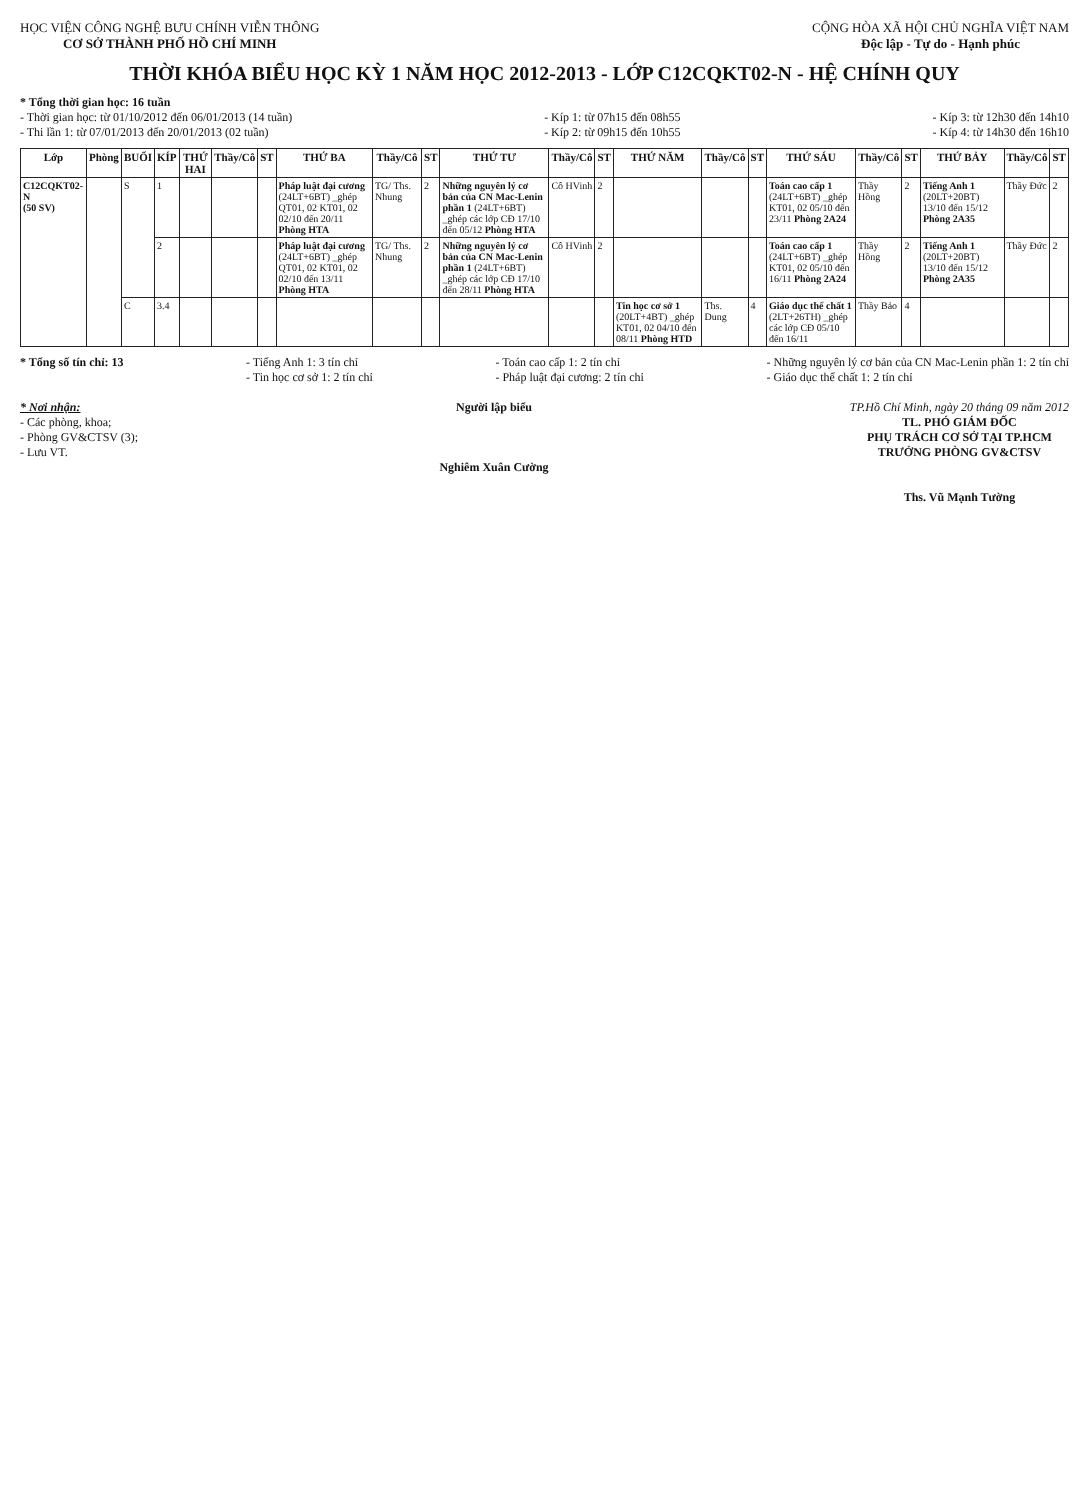HỌC VIỆN CÔNG NGHỆ BƯU CHÍNH VIỄN THÔNG
CƠ SỞ THÀNH PHỐ HỒ CHÍ MINH
CỘNG HÒA XÃ HỘI CHỦ NGHĨA VIỆT NAM
Độc lập - Tự do - Hạnh phúc
THỜI KHÓA BIỂU HỌC KỲ 1 NĂM HỌC 2012-2013 - LỚP C12CQKT02-N - HỆ CHÍNH QUY
* Tổng thời gian học: 16 tuần
- Thời gian học: từ 01/10/2012 đến 06/01/2013 (14 tuần)
- Thi lần 1: từ 07/01/2013 đến 20/01/2013 (02 tuần)
- Kíp 1: từ 07h15 đến 08h55
- Kíp 2: từ 09h15 đến 10h55
- Kíp 3: từ 12h30 đến 14h10
- Kíp 4: từ 14h30 đến 16h10
| Lớp | Phòng | BUỔI | KÍP | THỨ HAI | Thầy/Cô | ST | THỨ BA | Thầy/Cô | ST | THỨ TƯ | Thầy/Cô | ST | THỨ NĂM | Thầy/Cô | ST | THỨ SÁU | Thầy/Cô | ST | THỨ BẢY | Thầy/Cô | ST |
| --- | --- | --- | --- | --- | --- | --- | --- | --- | --- | --- | --- | --- | --- | --- | --- | --- | --- | --- | --- | --- | --- |
| C12CQKT02-N (50 SV) | | S | 1 | | | | Pháp luật đại cương (24LT+6BT) _ghép QT01, 02 KT01, 02 02/10 đến 20/11 Phòng HTA | TG/ Ths. Nhung | 2 | Những nguyên lý cơ bản của CN Mac-Lenin phần 1 (24LT+6BT) _ghép các lớp CĐ 17/10 đến 05/12 Phòng HTA | Cô HVinh | 2 | | | | Toán cao cấp 1 (24LT+6BT) _ghép KT01, 02 05/10 đến 23/11 Phòng 2A24 | Thầy Hồng | 2 | Tiếng Anh 1 (20LT+20BT) 13/10 đến 15/12 Phòng 2A35 | Thầy Đức | 2 |
| | | | 2 | | | | Pháp luật đại cương (24LT+6BT) _ghép QT01, 02 KT01, 02 02/10 đến 13/11 Phòng HTA | TG/ Ths. Nhung | 2 | Những nguyên lý cơ bản của CN Mac-Lenin phần 1 (24LT+6BT) _ghép các lớp CĐ 17/10 đến 28/11 Phòng HTA | Cô HVinh | 2 | | | | Toán cao cấp 1 (24LT+6BT) _ghép KT01, 02 05/10 đến 16/11 Phòng 2A24 | Thầy Hồng | 2 | Tiếng Anh 1 (20LT+20BT) 13/10 đến 15/12 Phòng 2A35 | Thầy Đức | 2 |
| | | C | 3.4 | | | | | | | | | | Tin học cơ sở 1 (20LT+4BT) _ghép KT01, 02 04/10 đến 08/11 Phòng HTD | Ths. Dung | 4 | Giáo dục thể chất 1 (2LT+26TH) _ghép các lớp CĐ 05/10 đến 16/11 | Thầy Bảo | 4 | | | |
* Tổng số tín chỉ: 13 - Tiếng Anh 1: 3 tín chỉ
- Tin học cơ sở 1: 2 tín chỉ
- Toán cao cấp 1: 2 tín chỉ
- Pháp luật đại cương: 2 tín chỉ
- Những nguyên lý cơ bản của CN Mac-Lenin phần 1: 2 tín chỉ
- Giáo dục thể chất 1: 2 tín chỉ
* Nơi nhận:
- Các phòng, khoa;
- Phòng GV&CTSV (3);
- Lưu VT.
Người lập biểu
Nghiêm Xuân Cường
TP.Hồ Chí Minh, ngày 20 tháng 09 năm 2012
TL. PHÓ GIÁM ĐỐC
PHỤ TRÁCH CƠ SỞ TẠI TP.HCM
TRƯỞNG PHÒNG GV&CTSV
Ths. Vũ Mạnh Tường